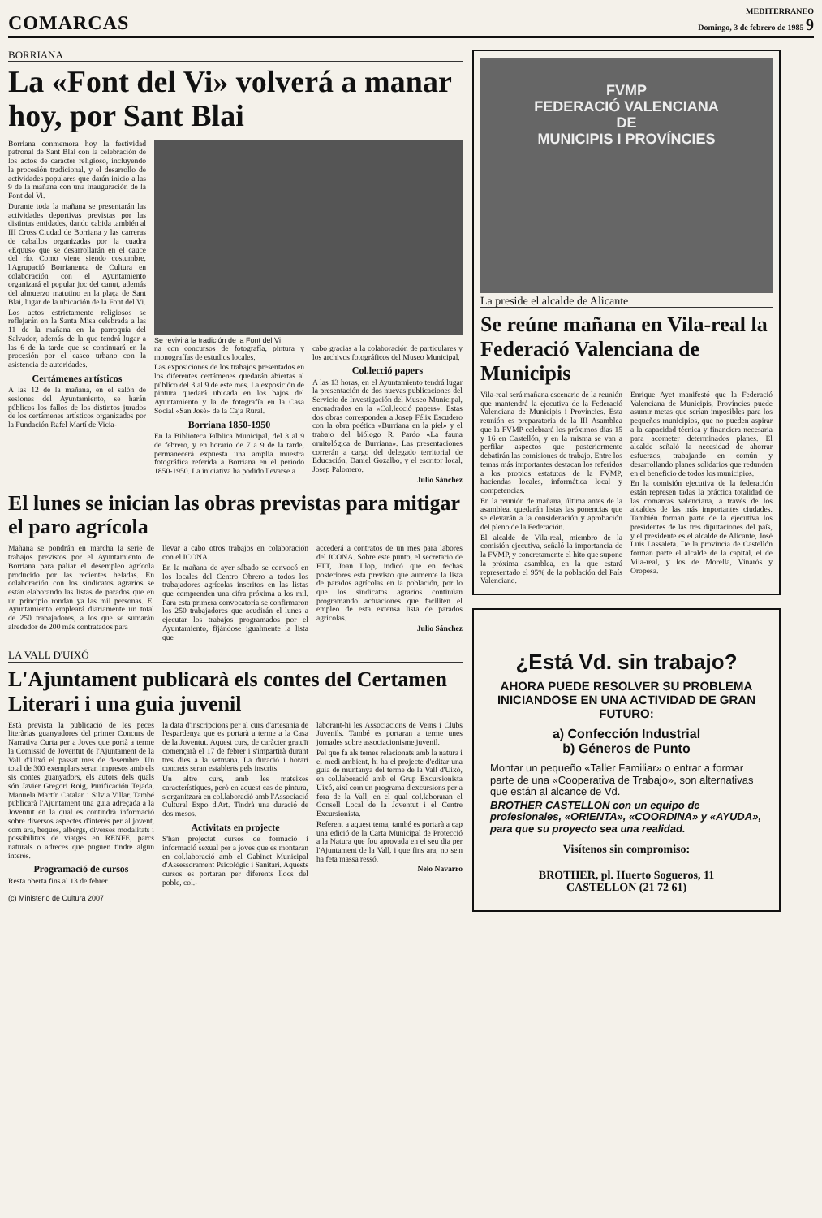COMARCAS
MEDITERRANEO
Domingo, 3 de febrero de 1985 9
BORRIANA
La «Font del Vi» volverá a manar hoy, por Sant Blai
Borriana conmemora hoy la festividad patronal de Sant Blai con la celebración de los actos de carácter religioso, incluyendo la procesión tradicional, y el desarrollo de actividades populares que darán inicio a las 9 de la mañana con una inauguración de la Font del Vi.
Durante toda la mañana se presentarán las actividades deportivas previstas por las distintas entidades, dando cabida también al III Cross Ciudad de Borriana y las carreras de caballos organizadas por la cuadra «Equus» que se desarrollarán en el cauce del río. Como viene siendo costumbre, l'Agrupació Borrianenca de Cultura en colaboración con el Ayuntamiento organizará el popular joc del canut, además del almuerzo matutino en la plaça de Sant Blai, lugar de la ubicación de la Font del Vi.
Los actos estrictamente religiosos se reflejarán en la Santa Misa celebrada a las 11 de la mañana en la parroquia del Salvador, además de la que tendrá lugar a las 6 de la tarde que se continuará en la procesión por el casco urbano con la asistencia de autoridades.
Certámenes artísticos
A las 12 de la mañana, en el salón de sesiones del Ayuntamiento, se harán públicos los fallos de los distintos jurados de los certámenes artísticos organizados por la Fundación Rafel Martí de Vicia-
Se revivirá la tradición de la Font del Vi
na con concursos de fotografía, pintura y monografías de estudios locales.
Las exposiciones de los trabajos presentados en los diferentes certámenes quedarán abiertas al público del 3 al 9 de este mes. La exposición de pintura quedará ubicada en los bajos del Ayuntamiento y la de fotografía en la Casa Social «San José» de la Caja Rural.
Borriana 1850-1950
En la Biblioteca Pública Municipal, del 3 al 9 de febrero, y en horario de 7 a 9 de la tarde, permanecerá expuesta una amplia muestra fotográfica referida a Borriana en el periodo 1850-1950. La iniciativa ha podido llevarse a
cabo gracias a la colaboración de particulares y los archivos fotográficos del Museo Municipal.
Col.lecció papers
A las 13 horas, en el Ayuntamiento tendrá lugar la presentación de dos nuevas publicaciones del Servicio de Investigación del Museo Municipal, encuadrados en la «Col.lecció papers». Estas dos obras corresponden a Josep Félix Escudero con la obra poética «Burriana en la piel» y el trabajo del biólogo R. Pardo «La fauna ornitológica de Burriana». Las presentaciones correrán a cargo del delegado territorial de Educación, Daniel Gozalbo, y el escritor local, Josep Palomero.
Julio Sánchez
El lunes se inician las obras previstas para mitigar el paro agrícola
Mañana se pondrán en marcha la serie de trabajos previstos por el Ayuntamiento de Borriana para paliar el desempleo agrícola producido por las recientes heladas. En colaboración con los sindicatos agrarios se están elaborando las listas de parados que en un principio rondan ya las mil personas. El Ayuntamiento empleará diariamente un total de 250 trabajadores, a los que se sumarán alrededor de 200 más contratados para
llevar a cabo otros trabajos en colaboración con el ICONA.
En la mañana de ayer sábado se convocó en los locales del Centro Obrero a todos los trabajadores agrícolas inscritos en las listas que comprenden una cifra próxima a los mil. Para esta primera convocatoria se confirmaron los 250 trabajadores que acudirán el lunes a ejecutar los trabajos programados por el Ayuntamiento, fijándose igualmente la lista que
accederá a contratos de un mes para labores del ICONA. Sobre este punto, el secretario de FTT, Joan Llop, indicó que en fechas posteriores está previsto que aumente la lista de parados agrícolas en la población, por lo que los sindicatos agrarios continúan programando actuaciones que faciliten el empleo de esta extensa lista de parados agrícolas.
Julio Sánchez
LA VALL D'UIXÓ
L'Ajuntament publicarà els contes del Certamen Literari i una guia juvenil
Està prevista la publicació de les peces literàrias guanyadores del primer Concurs de Narrativa Curta per a Joves que portà a terme la Comissió de Joventut de l'Ajuntament de la Vall d'Uixó el passat mes de desembre. Un total de 300 exemplars seran impresos amb els sis contes guanyadors, els autors dels quals són Javier Gregori Roig, Purificación Tejada, Manuela Martín Catalan i Silvia Villar. També publicarà l'Ajuntament una guia adreçada a la Joventut en la qual es contindrà informació sobre diversos aspectes d'interés per al jovent, com ara, beques, albergs, diverses modalitats i possibilitats de viatges en RENFE, parcs naturals o adreces que puguen tindre algun interés.
Programació de cursos
Resta oberta fins al 13 de febrer
la data d'inscripcions per al curs d'artesania de l'espardenya que es portarà a terme a la Casa de la Joventut. Aquest curs, de caràcter gratuït començarà el 17 de febrer i s'impartirà durant tres dies a la setmana. La duració i horari concrets seran establerts pels inscrits.
Un altre curs, amb les mateixes característiques, però en aquest cas de pintura, s'organitzarà en col.laboració amb l'Associació Cultural Expo d'Art. Tindrà una duració de dos mesos.
Activitats en projecte
S'han projectat cursos de formació i informació sexual per a joves que es montaran en col.laboració amb el Gabinet Municipal d'Assessorament Psicològic i Sanitari. Aquests cursos es portaran per diferents llocs del poble, col.-
laborant-hi les Associacions de Veïns i Clubs Juvenils. També es portaran a terme unes jornades sobre associacionisme juvenil.
Pel que fa als temes relacionats amb la natura i el medi ambient, hi ha el projecte d'editar una guia de muntanya del terme de la Vall d'Uixó, en col.laboració amb el Grup Excursionista Uixó, així com un programa d'excursions per a fora de la Vall, en el qual col.laboraran el Consell Local de la Joventut i el Centre Excursionista.
Referent a aquest tema, també es portarà a cap una edició de la Carta Municipal de Protecció a la Natura que fou aprovada en el seu dia per l'Ajuntament de la Vall, i que fins ara, no se'n ha feta massa ressó.
Nelo Navarro
(c) Ministerio de Cultura 2007
FVMP
FEDERACIÓ VALENCIANA
DE
MUNICIPIS I PROVÍNCIES
La preside el alcalde de Alicante
Se reúne mañana en Vila-real la Federació Valenciana de Municipis
Vila-real será mañana escenario de la reunión que mantendrá la ejecutiva de la Federació Valenciana de Municipis i Províncies. Esta reunión es preparatoria de la III Asamblea que la FVMP celebrará los próximos días 15 y 16 en Castellón, y en la misma se van a perfilar aspectos que posteriormente debatirán las comisiones de trabajo. Entre los temas más importantes destacan los referidos a los propios estatutos de la FVMP, haciendas locales, informática local y competencias.
En la reunión de mañana, última antes de la asamblea, quedarán listas las ponencias que se elevarán a la consideración y aprobación del pleno de la Federación.
El alcalde de Vila-real, miembro de la comisión ejecutiva, señaló la importancia de la FVMP, y concretamente el hito que supone la próxima asamblea, en la que estará representado el 95% de la población del País Valenciano.
Enrique Ayet manifestó que la Federació Valenciana de Municipis, Províncies puede asumir metas que serían imposibles para los pequeños municipios, que no pueden aspirar a la capacidad técnica y financiera necesaria para acometer determinados planes. El alcalde señaló la necesidad de ahorrar esfuerzos, trabajando en común y desarrollando planes solidarios que redunden en el beneficio de todos los municipios.
En la comisión ejecutiva de la federación están represen tadas la práctica totalidad de las comarcas valenciana, a través de los alcaldes de las más importantes ciudades. También forman parte de la ejecutiva los presidentes de las tres diputaciones del país, y el presidente es el alcalde de Alicante, José Luis Lassaleta. De la provincia de Castellón forman parte el alcalde de la capital, el de Vila-real, y los de Morella, Vinaròs y Oropesa.
¿Está Vd. sin trabajo?
AHORA PUEDE RESOLVER SU PROBLEMA INICIANDOSE EN UNA ACTIVIDAD DE GRAN FUTURO:
a) Confección Industrial
b) Géneros de Punto
Montar un pequeño «Taller Familiar» o entrar a formar parte de una «Cooperativa de Trabajo», son alternativas que están al alcance de Vd.
BROTHER CASTELLON con un equipo de profesionales, «ORIENTA», «COORDINA» y «AYUDA», para que su proyecto sea una realidad.
Visítenos sin compromiso:
BROTHER, pl. Huerto Sogueros, 11
CASTELLON (21 72 61)